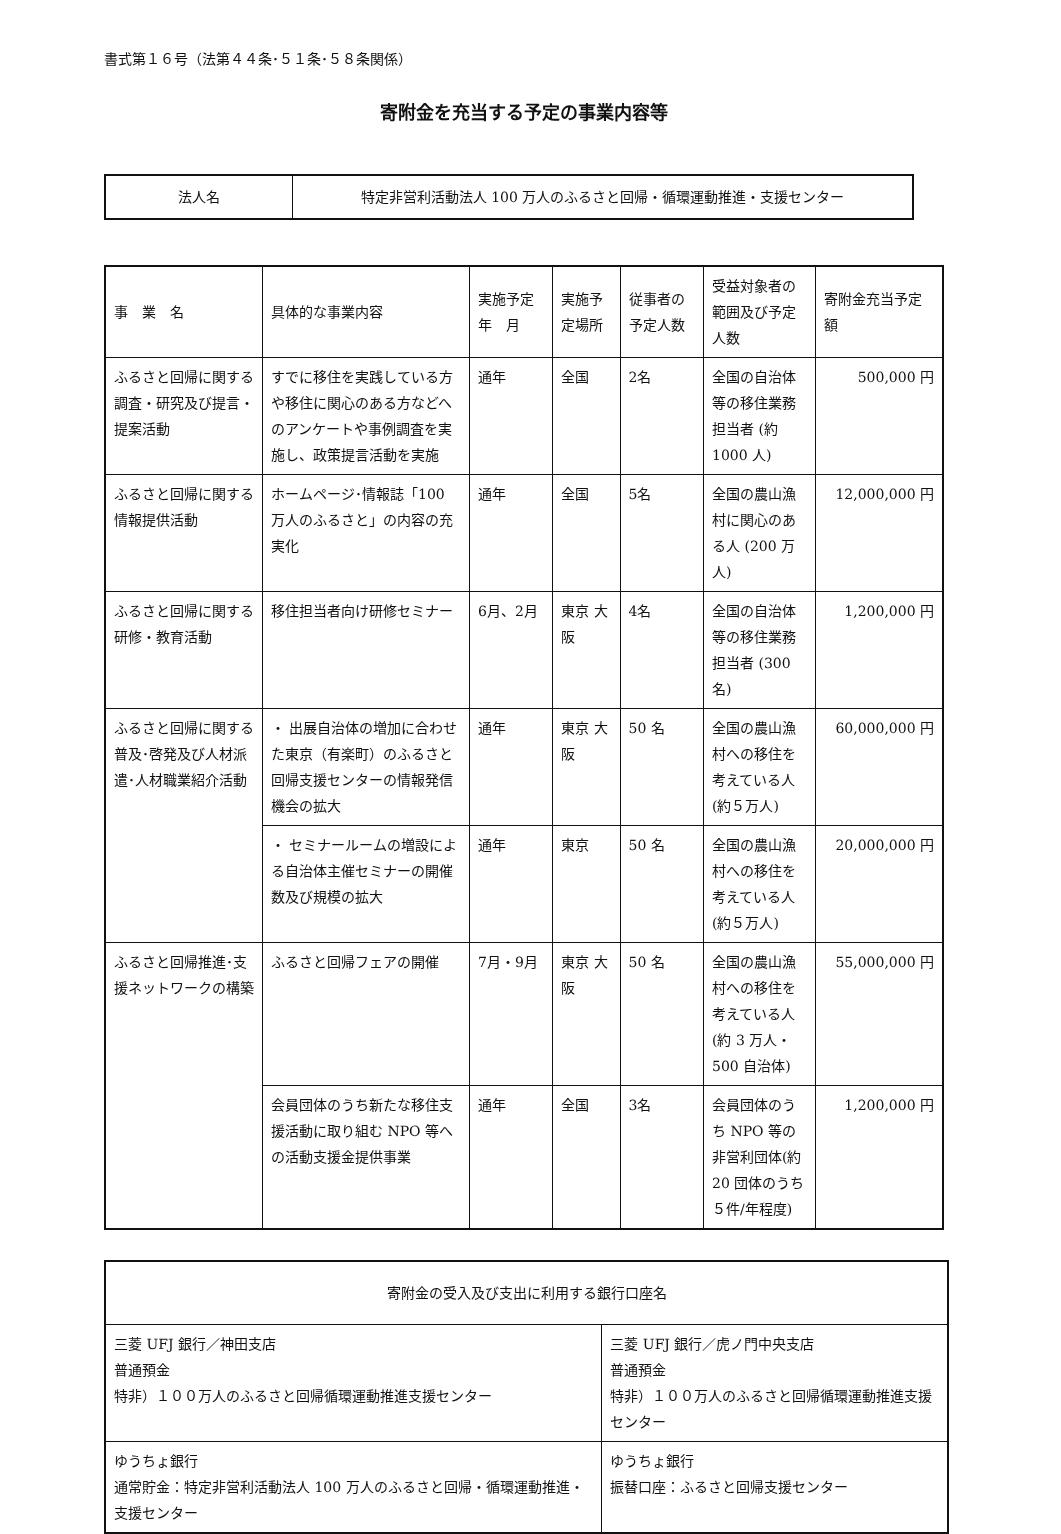書式第１６号（法第４４条･５１条･５８条関係）
寄附金を充当する予定の事業内容等
| 法人名 | 特定非営利活動法人 100 万人のふるさと回帰・循環運動推進・支援センター |
| 事 業 名 | 具体的な事業内容 | 実施予定 年 月 | 実施予定場所 | 従事者の予定人数 | 受益対象者の範囲及び予定人数 | 寄附金充当予定額 |
| --- | --- | --- | --- | --- | --- | --- |
| ふるさと回帰に関する調査・研究及び提言・提案活動 | すでに移住を実践している方や移住に関心のある方などへのアンケートや事例調査を実施し、政策提言活動を実施 | 通年 | 全国 | 2名 | 全国の自治体等の移住業務担当者 (約1000 人) | 500,000 円 |
| ふるさと回帰に関する情報提供活動 | ホームページ･情報誌「100 万人のふるさと」の内容の充実化 | 通年 | 全国 | 5名 | 全国の農山漁村に関心のある人 (200 万人) | 12,000,000 円 |
| ふるさと回帰に関する研修・教育活動 | 移住担当者向け研修セミナー | 6月、2月 | 東京 大阪 | 4名 | 全国の自治体等の移住業務担当者 (300 名) | 1,200,000 円 |
| ふるさと回帰に関する普及･啓発及び人材派遣･人材職業紹介活動 | ・ 出展自治体の増加に合わせた東京（有楽町）のふるさと回帰支援センターの情報発信機会の拡大 | 通年 | 東京 大阪 | 50 名 | 全国の農山漁村への移住を考えている人 (約５万人) | 60,000,000 円 |
| | ・ セミナールームの増設による自治体主催セミナーの開催数及び規模の拡大 | 通年 | 東京 | 50 名 | 全国の農山漁村への移住を考えている人 (約５万人) | 20,000,000 円 |
| ふるさと回帰推進･支援ネットワークの構築 | ふるさと回帰フェアの開催 | 7月・9月 | 東京 大阪 | 50 名 | 全国の農山漁村への移住を考えている人 (約 3 万人・500 自治体) | 55,000,000 円 |
| | 会員団体のうち新たな移住支援活動に取り組む NPO 等への活動支援金提供事業 | 通年 | 全国 | 3名 | 会員団体のうち NPO 等の非営利団体(約20 団体のうち５件/年程度) | 1,200,000 円 |
| 寄附金の受入及び支出に利用する銀行口座名 | |
| --- | --- |
| 三菱 UFJ 銀行／神田支店 普通預金 特非）１００万人のふるさと回帰循環運動推進支援センター | 三菱 UFJ 銀行／虎ノ門中央支店 普通預金 特非）１００万人のふるさと回帰循環運動推進支援センター |
| ゆうちょ銀行 通常貯金：特定非営利活動法人 100 万人のふるさと回帰・循環運動推進・支援センター | ゆうちょ銀行 振替口座：ふるさと回帰支援センター |